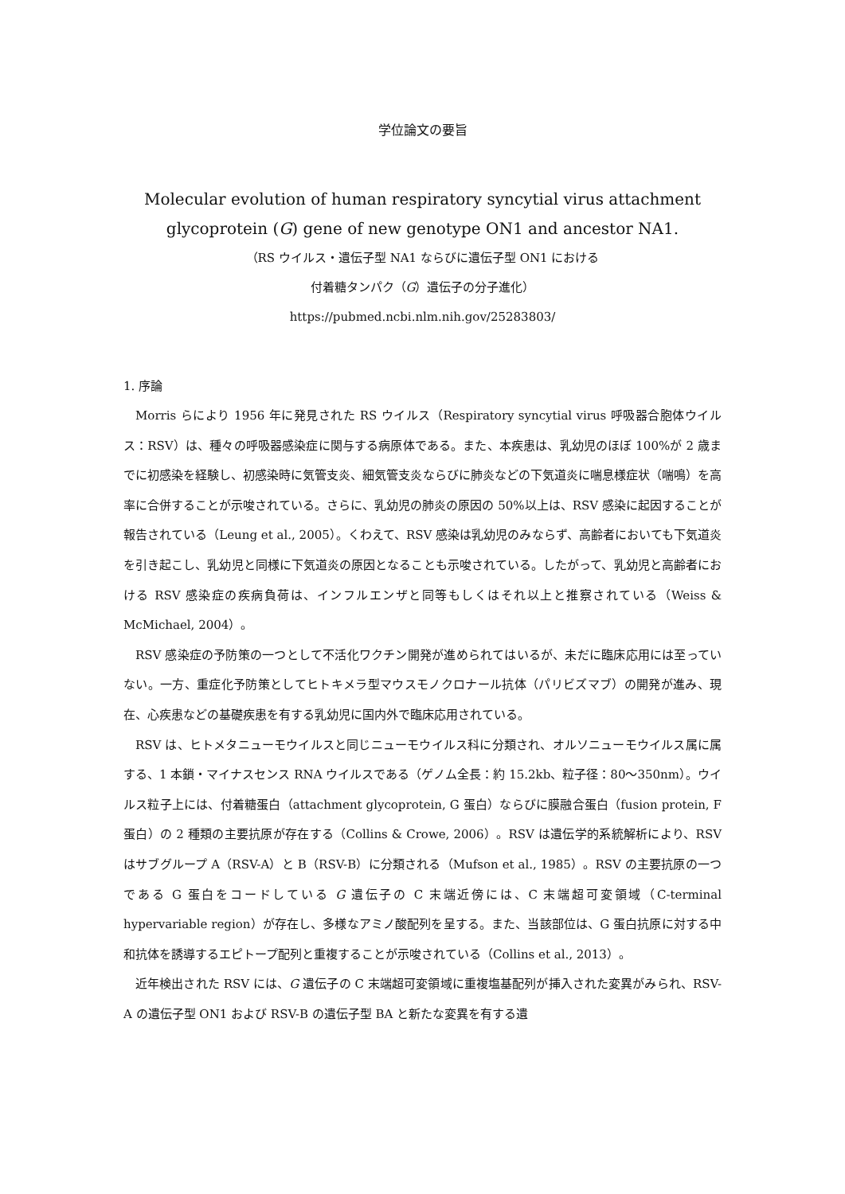学位論文の要旨
Molecular evolution of human respiratory syncytial virus attachment
glycoprotein (G) gene of new genotype ON1 and ancestor NA1.
（RS ウイルス・遺伝子型 NA1 ならびに遺伝子型 ON1 における
付着糖タンパク（G）遺伝子の分子進化）
https://pubmed.ncbi.nlm.nih.gov/25283803/
1. 序論
Morris らにより 1956 年に発見された RS ウイルス（Respiratory syncytial virus 呼吸器合胞体ウイルス：RSV）は、種々の呼吸器感染症に関与する病原体である。また、本疾患は、乳幼児のほぼ 100%が 2 歳までに初感染を経験し、初感染時に気管支炎、細気管支炎ならびに肺炎などの下気道炎に喘息様症状（喘鳴）を高率に合併することが示唆されている。さらに、乳幼児の肺炎の原因の 50%以上は、RSV 感染に起因することが報告されている（Leung et al., 2005）。くわえて、RSV 感染は乳幼児のみならず、高齢者においても下気道炎を引き起こし、乳幼児と同様に下気道炎の原因となることも示唆されている。したがって、乳幼児と高齢者における RSV 感染症の疾病負荷は、インフルエンザと同等もしくはそれ以上と推察されている（Weiss & McMichael, 2004）。
RSV 感染症の予防策の一つとして不活化ワクチン開発が進められてはいるが、未だに臨床応用には至っていない。一方、重症化予防策としてヒトキメラ型マウスモノクロナール抗体（パリビズマブ）の開発が進み、現在、心疾患などの基礎疾患を有する乳幼児に国内外で臨床応用されている。
RSV は、ヒトメタニューモウイルスと同じニューモウイルス科に分類され、オルソニューモウイルス属に属する、1 本鎖・マイナスセンス RNA ウイルスである（ゲノム全長：約 15.2kb、粒子径：80～350nm）。ウイルス粒子上には、付着糖蛋白（attachment glycoprotein, G 蛋白）ならびに膜融合蛋白（fusion protein, F 蛋白）の 2 種類の主要抗原が存在する（Collins & Crowe, 2006）。RSV は遺伝学的系統解析により、RSV はサブグループ A（RSV-A）と B（RSV-B）に分類される（Mufson et al., 1985）。RSV の主要抗原の一つである G 蛋白をコードしている G 遺伝子の C 末端近傍には、C 末端超可変領域（C-terminal hypervariable region）が存在し、多様なアミノ酸配列を呈する。また、当該部位は、G 蛋白抗原に対する中和抗体を誘導するエピトープ配列と重複することが示唆されている（Collins et al., 2013）。
近年検出された RSV には、G 遺伝子の C 末端超可変領域に重複塩基配列が挿入された変異がみられ、RSV-A の遺伝子型 ON1 および RSV-B の遺伝子型 BA と新たな変異を有する遺